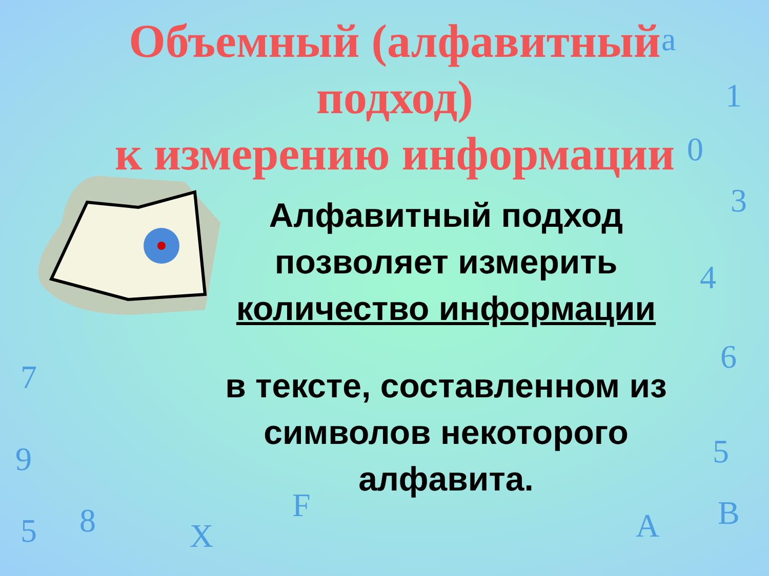Объемный (алфавитный
подход)
к измерению информации
Алфавитный подход позволяет измерить количество информации
в тексте, составленном из символов некоторого алфавита.
a
1
0
3
4
6
5
B A
F
X 8 5
9
7